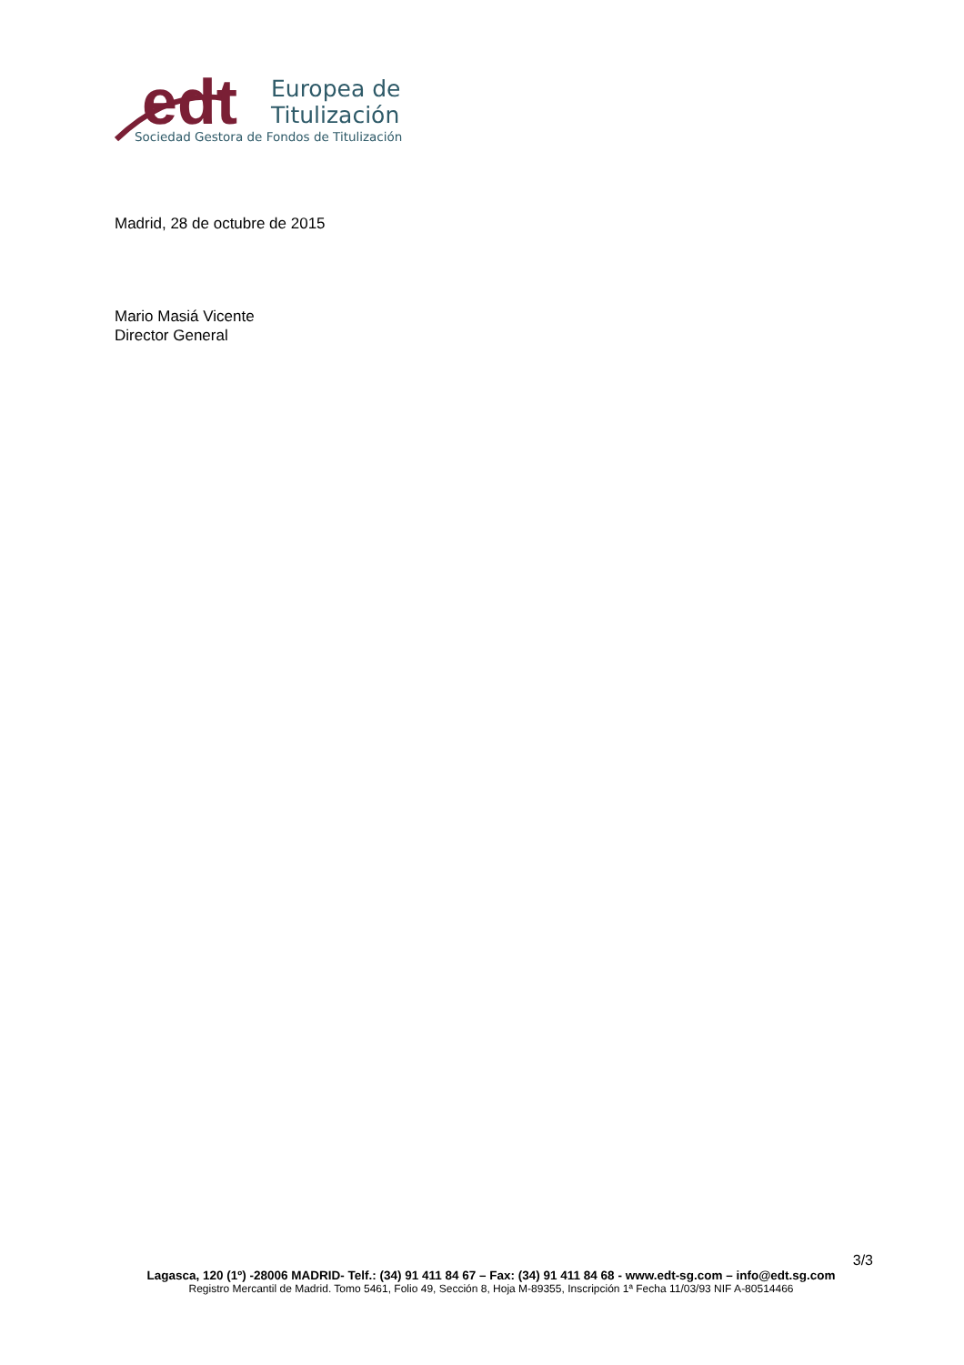edt
Europea de
Titulización
Sociedad Gestora de Fondos de Titulización
Madrid, 28 de octubre de 2015
Mario Masiá Vicente
Director General
3/3
Lagasca, 120 (1º) -28006 MADRID- Telf.: (34) 91 411 84 67 – Fax: (34) 91 411 84 68 - www.edt-sg.com – info@edt.sg.com
Registro Mercantil de Madrid. Tomo 5461, Folio 49, Sección 8, Hoja M-89355, Inscripción 1ª Fecha 11/03/93 NIF A-80514466